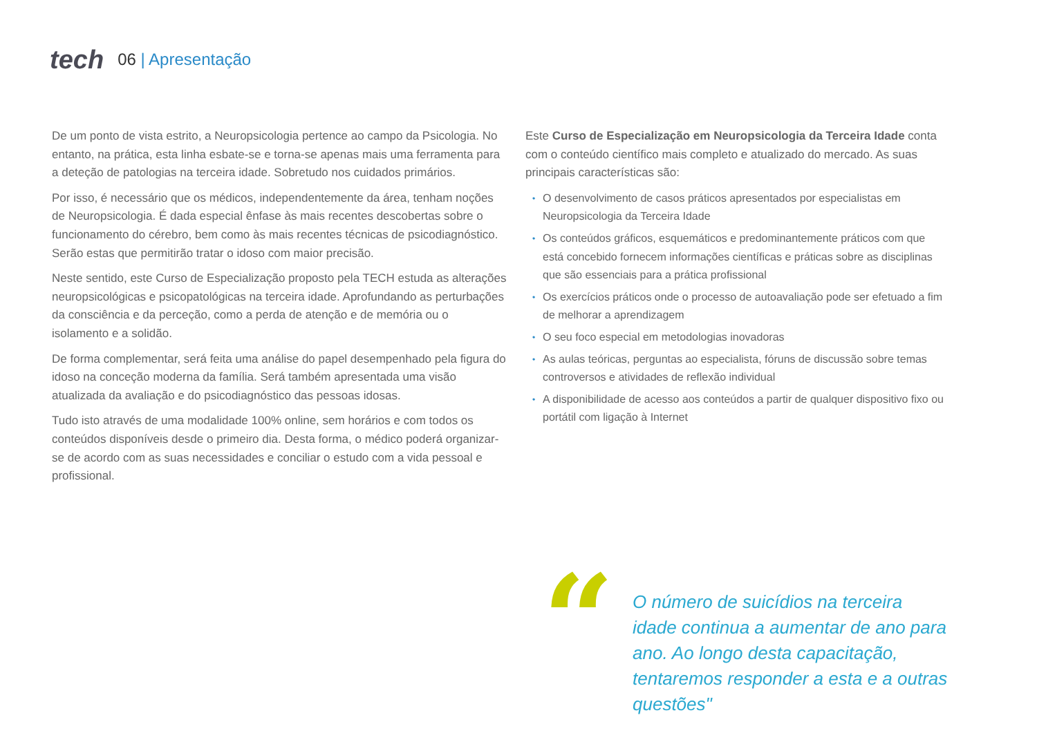tech
06 | Apresentação
De um ponto de vista estrito, a Neuropsicologia pertence ao campo da Psicologia. No entanto, na prática, esta linha esbate-se e torna-se apenas mais uma ferramenta para a deteção de patologias na terceira idade. Sobretudo nos cuidados primários.
Por isso, é necessário que os médicos, independentemente da área, tenham noções de Neuropsicologia. É dada especial ênfase às mais recentes descobertas sobre o funcionamento do cérebro, bem como às mais recentes técnicas de psicodiagnóstico. Serão estas que permitirão tratar o idoso com maior precisão.
Neste sentido, este Curso de Especialização proposto pela TECH estuda as alterações neuropsicológicas e psicopatológicas na terceira idade. Aprofundando as perturbações da consciência e da perceção, como a perda de atenção e de memória ou o isolamento e a solidão.
De forma complementar, será feita uma análise do papel desempenhado pela figura do idoso na conceção moderna da família. Será também apresentada uma visão atualizada da avaliação e do psicodiagnóstico das pessoas idosas.
Tudo isto através de uma modalidade 100% online, sem horários e com todos os conteúdos disponíveis desde o primeiro dia. Desta forma, o médico poderá organizar-se de acordo com as suas necessidades e conciliar o estudo com a vida pessoal e profissional.
Este Curso de Especialização em Neuropsicologia da Terceira Idade conta com o conteúdo científico mais completo e atualizado do mercado. As suas principais características são:
• O desenvolvimento de casos práticos apresentados por especialistas em Neuropsicologia da Terceira Idade
• Os conteúdos gráficos, esquemáticos e predominantemente práticos com que está concebido fornecem informações científicas e práticas sobre as disciplinas que são essenciais para a prática profissional
• Os exercícios práticos onde o processo de autoavaliação pode ser efetuado a fim de melhorar a aprendizagem
• O seu foco especial em metodologias inovadoras
• As aulas teóricas, perguntas ao especialista, fóruns de discussão sobre temas controversos e atividades de reflexão individual
• A disponibilidade de acesso aos conteúdos a partir de qualquer dispositivo fixo ou portátil com ligação à Internet
“
O número de suicídios na terceira idade continua a aumentar de ano para ano. Ao longo desta capacitação, tentaremos responder a esta e a outras questões"